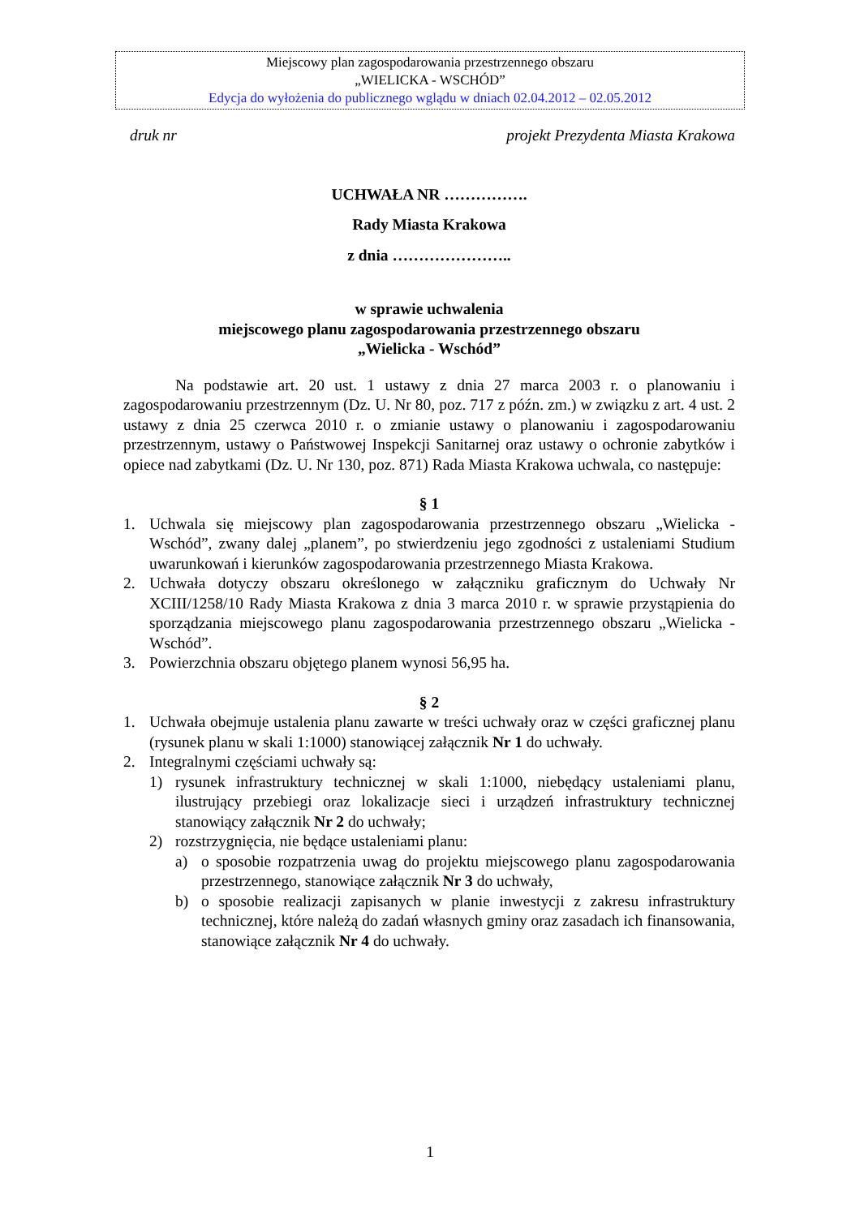Miejscowy plan zagospodarowania przestrzennego obszaru
„WIELICKA - WSCHÓD”
Edycja do wyłożenia do publicznego wglądu w dniach 02.04.2012 – 02.05.2012
druk nr projekt Prezydenta Miasta Krakowa
UCHWAŁA NR …………….
Rady Miasta Krakowa
z dnia …………………..
w sprawie uchwalenia
miejscowego planu zagospodarowania przestrzennego obszaru
„Wielicka - Wschód”
Na podstawie art. 20 ust. 1 ustawy z dnia 27 marca 2003 r. o planowaniu i zagospodarowaniu przestrzennym (Dz. U. Nr 80, poz. 717 z późn. zm.) w związku z art. 4 ust. 2 ustawy z dnia 25 czerwca 2010 r. o zmianie ustawy o planowaniu i zagospodarowaniu przestrzennym, ustawy o Państwowej Inspekcji Sanitarnej oraz ustawy o ochronie zabytków i opiece nad zabytkami (Dz. U. Nr 130, poz. 871) Rada Miasta Krakowa uchwala, co następuje:
§ 1
1. Uchwala się miejscowy plan zagospodarowania przestrzennego obszaru „Wielicka - Wschód”, zwany dalej „planem”, po stwierdzeniu jego zgodności z ustaleniami Studium uwarunkowań i kierunków zagospodarowania przestrzennego Miasta Krakowa.
2. Uchwała dotyczy obszaru określonego w załączniku graficznym do Uchwały Nr XCIII/1258/10 Rady Miasta Krakowa z dnia 3 marca 2010 r. w sprawie przystąpienia do sporządzania miejscowego planu zagospodarowania przestrzennego obszaru „Wielicka - Wschód”.
3. Powierzchnia obszaru objętego planem wynosi 56,95 ha.
§ 2
1. Uchwała obejmuje ustalenia planu zawarte w treści uchwały oraz w części graficznej planu (rysunek planu w skali 1:1000) stanowiącej załącznik Nr 1 do uchwały.
2. Integralnymi częściami uchwały są:
1) rysunek infrastruktury technicznej w skali 1:1000, niebędący ustaleniami planu, ilustrujący przebiegi oraz lokalizacje sieci i urządzeń infrastruktury technicznej stanowiący załącznik Nr 2 do uchwały;
2) rozstrzygnięcia, nie będące ustaleniami planu:
a) o sposobie rozpatrzenia uwag do projektu miejscowego planu zagospodarowania przestrzennego, stanowiące załącznik Nr 3 do uchwały,
b) o sposobie realizacji zapisanych w planie inwestycji z zakresu infrastruktury technicznej, które należą do zadań własnych gminy oraz zasadach ich finansowania, stanowiące załącznik Nr 4 do uchwały.
1